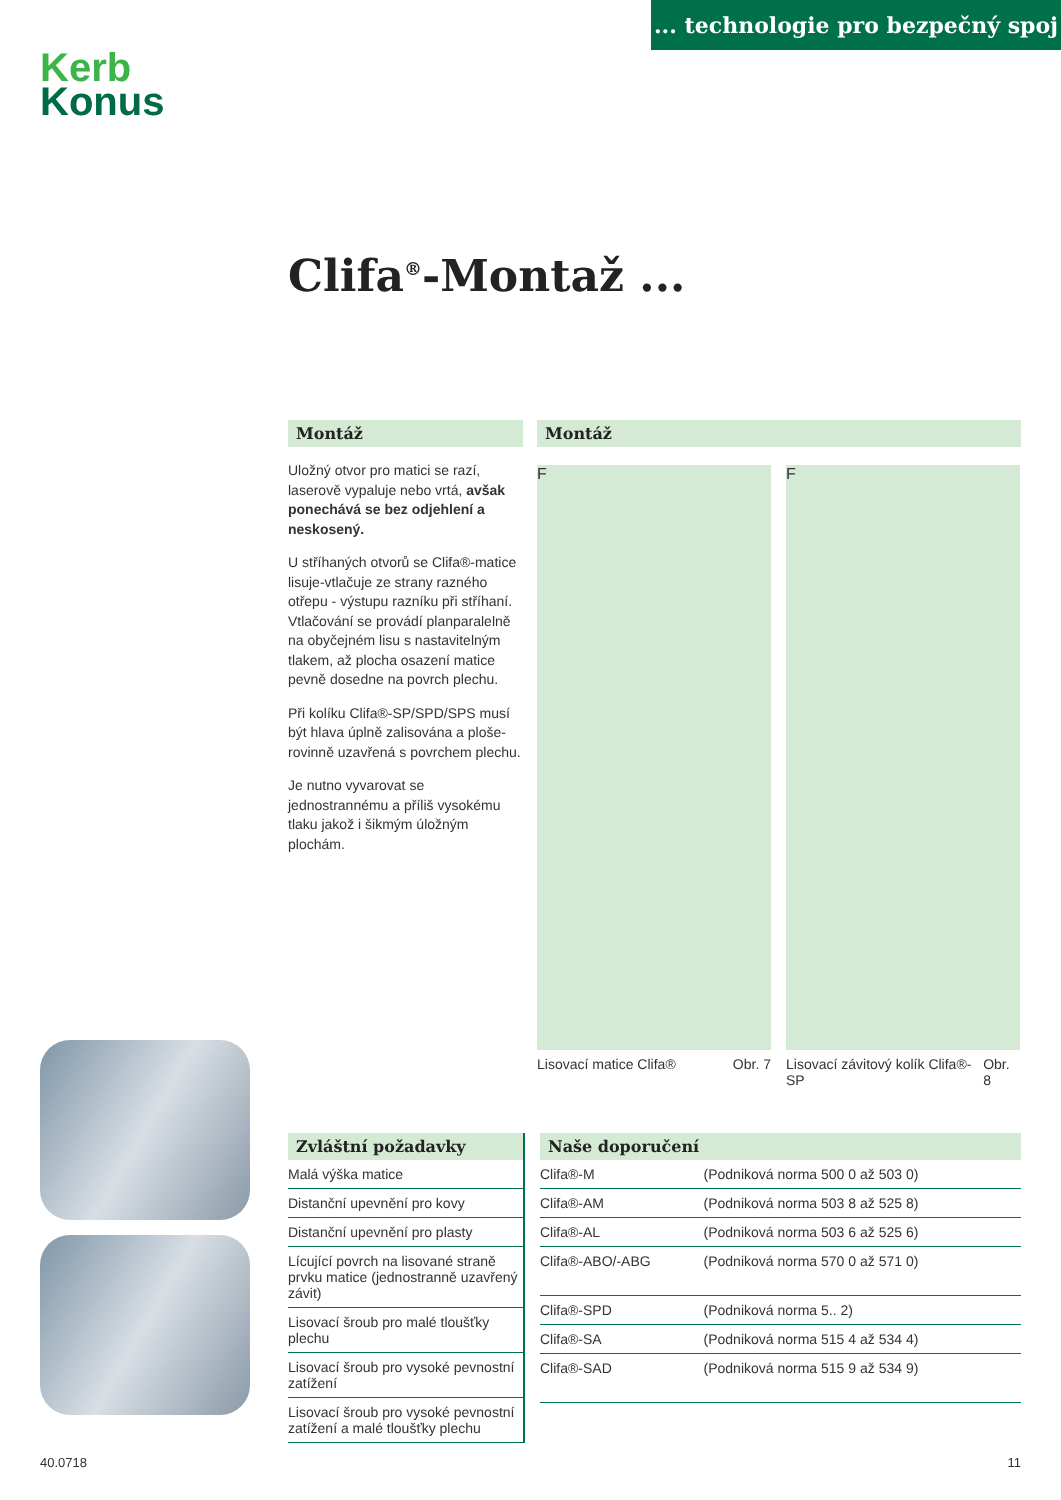... technologie pro bezpečný spoj
Kerb
Konus
Clifa<sup>®</sup>-Montaž ...
Montáž
Uložný otvor pro matici se razí, laserově vypaluje nebo vrtá, avšak ponechává se bez odjehlení a neskosený.
U stříhaných otvorů se Clifa®-matice lisuje-vtlačuje ze strany razného otřepu - výstupu razníku při stříhaní. Vtlačování se provádí planparalelně na obyčejném lisu s nastavitelným tlakem, až plocha osazení matice pevně dosedne na povrch plechu.
Při kolíku Clifa®-SP/SPD/SPS musí být hlava úplně zalisována a ploše-rovinně uzavřená s povrchem plechu.
Je nutno vyvarovat se jednostrannému a příliš vysokému tlaku jakož i šikmým úložným plochám.
Montáž
F F
Lisovací matice Clifa® Obr. 7
Lisovací závitový kolík Clifa®-SP Obr. 8
Zvláštní požadavky
| Malá výška matice |
| Distanční upevnění pro kovy |
| Distanční upevnění pro plasty |
| Lícující povrch na lisované straně prvku matice (jednostranně uzavřený závit) |
| Lisovací šroub pro malé tloušťky plechu |
| Lisovací šroub pro vysoké pevnostní zatížení |
| Lisovací šroub pro vysoké pevnostní zatížení a malé tloušťky plechu |
Naše doporučení
| Clifa®-M | (Podniková norma 500 0 až 503 0) |
| Clifa®-AM | (Podniková norma 503 8 až 525 8) |
| Clifa®-AL | (Podniková norma 503 6 až 525 6) |
| Clifa®-ABO/-ABG | (Podniková norma 570 0 až 571 0) |
| Clifa®-SPD | (Podniková norma 5.. 2) |
| Clifa®-SA | (Podniková norma 515 4 až 534 4) |
| Clifa®-SAD | (Podniková norma 515 9 až 534 9) |
40.0718 11